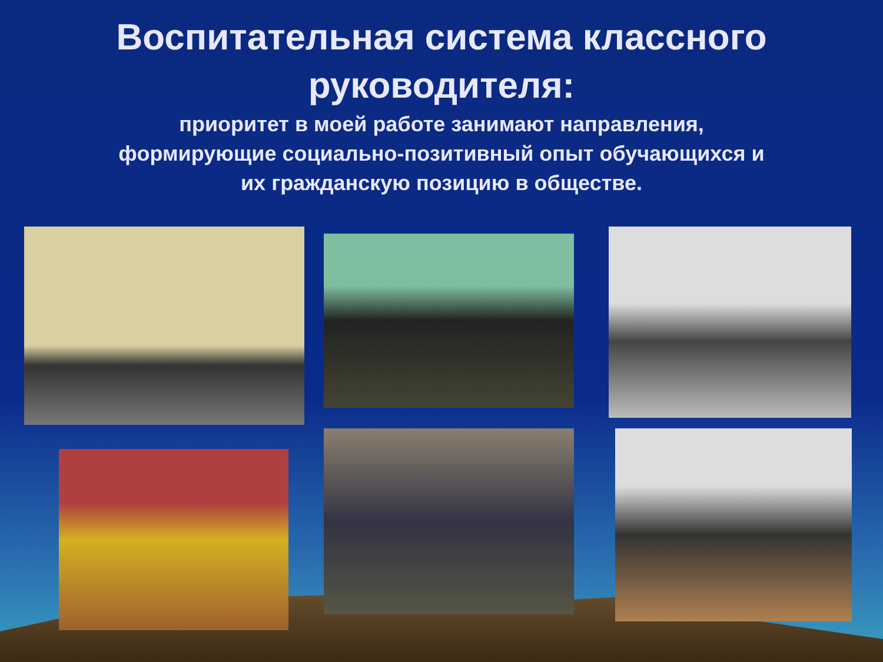Воспитательная система классного руководителя:
приоритет в моей работе занимают направления,
формирующие социально-позитивный опыт обучающихся и
их гражданскую позицию в обществе.